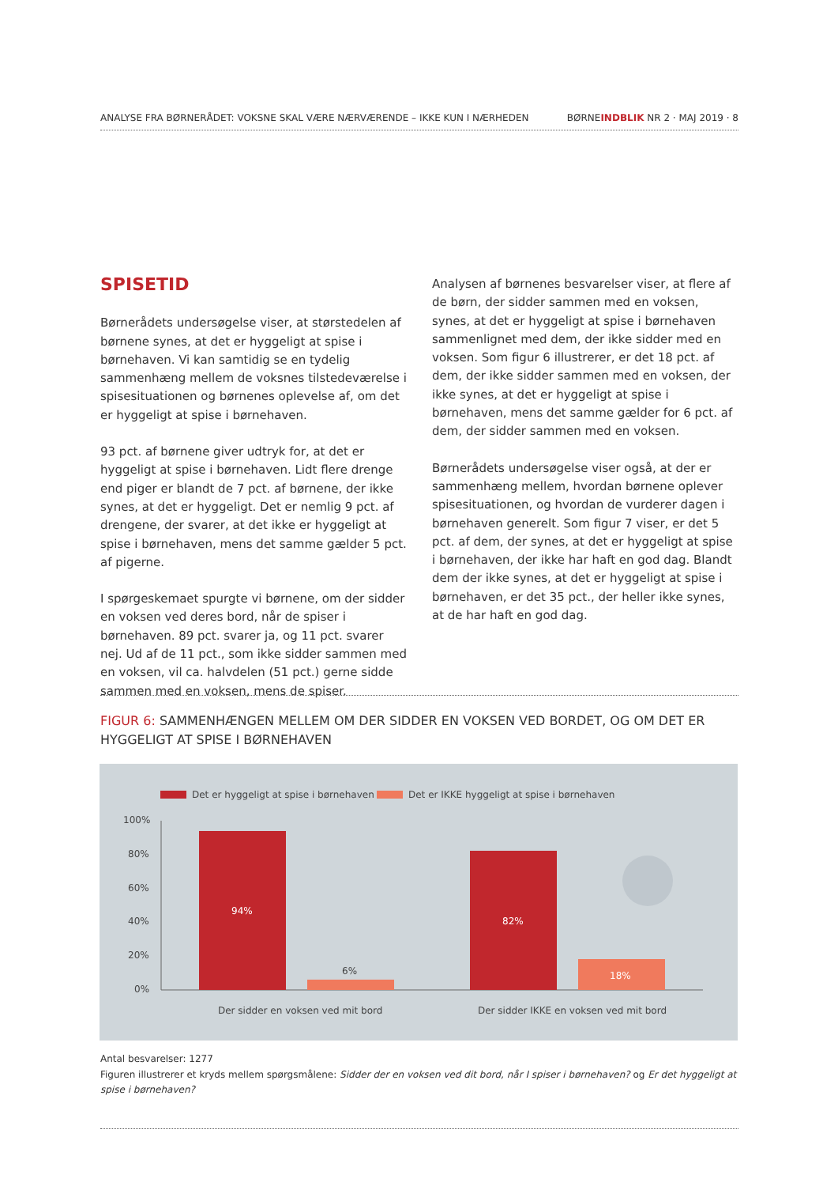ANALYSE FRA BØRNERÅDET: VOKSNE SKAL VÆRE NÆRVÆRENDE – IKKE KUN I NÆRHEDEN BØRNEINDBLIK NR 2 · MAJ 2019 · 8
SPISETID
Børnerådets undersøgelse viser, at størstedelen af børnene synes, at det er hyggeligt at spise i børnehaven. Vi kan samtidig se en tydelig sammenhæng mellem de voksnes tilstedeværelse i spisesituationen og børnenes oplevelse af, om det er hyggeligt at spise i børnehaven.
93 pct. af børnene giver udtryk for, at det er hyggeligt at spise i børnehaven. Lidt flere drenge end piger er blandt de 7 pct. af børnene, der ikke synes, at det er hyggeligt. Det er nemlig 9 pct. af drengene, der svarer, at det ikke er hyggeligt at spise i børnehaven, mens det samme gælder 5 pct. af pigerne.
I spørgeskemaet spurgte vi børnene, om der sidder en voksen ved deres bord, når de spiser i børnehaven. 89 pct. svarer ja, og 11 pct. svarer nej. Ud af de 11 pct., som ikke sidder sammen med en voksen, vil ca. halvdelen (51 pct.) gerne sidde sammen med en voksen, mens de spiser.
Analysen af børnenes besvarelser viser, at flere af de børn, der sidder sammen med en voksen, synes, at det er hyggeligt at spise i børnehaven sammenlignet med dem, der ikke sidder med en voksen. Som figur 6 illustrerer, er det 18 pct. af dem, der ikke sidder sammen med en voksen, der ikke synes, at det er hyggeligt at spise i børnehaven, mens det samme gælder for 6 pct. af dem, der sidder sammen med en voksen.
Børnerådets undersøgelse viser også, at der er sammenhæng mellem, hvordan børnene oplever spisesituationen, og hvordan de vurderer dagen i børnehaven generelt. Som figur 7 viser, er det 5 pct. af dem, der synes, at det er hyggeligt at spise i børnehaven, der ikke har haft en god dag. Blandt dem der ikke synes, at det er hyggeligt at spise i børnehaven, er det 35 pct., der heller ikke synes, at de har haft en god dag.
FIGUR 6: SAMMENHÆNGEN MELLEM OM DER SIDDER EN VOKSEN VED BORDET, OG OM DET ER HYGGELIGT AT SPISE I BØRNEHAVEN
Det er hyggeligt at spise i børnehaven
Det er IKKE hyggeligt at spise i børnehaven
100%
80%
60%
40%
20%
0%
94%
6%
82%
18%
Der sidder en voksen ved mit bord
Der sidder IKKE en voksen ved mit bord
Antal besvarelser: 1277
Figuren illustrerer et kryds mellem spørgsmålene: Sidder der en voksen ved dit bord, når I spiser i børnehaven? og Er det hyggeligt at spise i børnehaven?